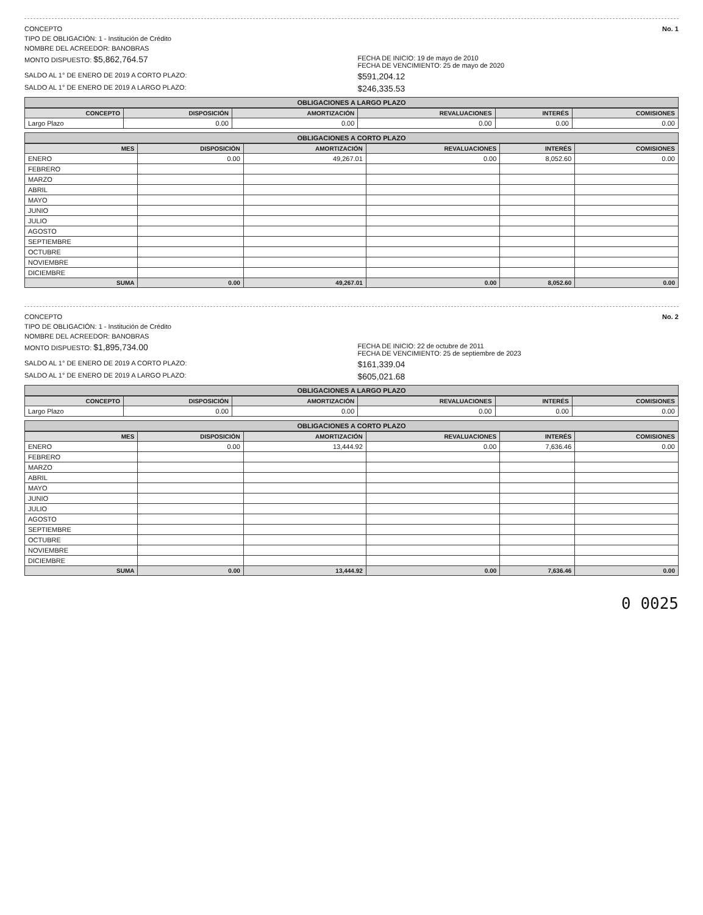CONCEPTO
No. 1
TIPO DE OBLIGACIÓN: 1 - Institución de Crédito
NOMBRE DEL ACREEDOR: BANOBRAS
MONTO DISPUESTO: $5,862,764.57
FECHA DE INICIO: 19 de mayo de 2010
FECHA DE VENCIMIENTO: 25 de mayo de 2020
SALDO AL 1° DE ENERO DE 2019 A CORTO PLAZO:
$591,204.12
SALDO AL 1° DE ENERO DE 2019 A LARGO PLAZO:
$246,335.53
OBLIGACIONES A LARGO PLAZO
| CONCEPTO | DISPOSICIÓN | AMORTIZACIÓN | REVALUACIONES | INTERÉS | COMISIONES |
| --- | --- | --- | --- | --- | --- |
| Largo Plazo | 0.00 | 0.00 | 0.00 | 0.00 | 0.00 |
OBLIGACIONES A CORTO PLAZO
| MES | DISPOSICIÓN | AMORTIZACIÓN | REVALUACIONES | INTERÉS | COMISIONES |
| --- | --- | --- | --- | --- | --- |
| ENERO | 0.00 | 49,267.01 | 0.00 | 8,052.60 | 0.00 |
| FEBRERO | | | | | |
| MARZO | | | | | |
| ABRIL | | | | | |
| MAYO | | | | | |
| JUNIO | | | | | |
| JULIO | | | | | |
| AGOSTO | | | | | |
| SEPTIEMBRE | | | | | |
| OCTUBRE | | | | | |
| NOVIEMBRE | | | | | |
| DICIEMBRE | | | | | |
| SUMA | 0.00 | 49,267.01 | 0.00 | 8,052.60 | 0.00 |
CONCEPTO
No. 2
TIPO DE OBLIGACIÓN: 1 - Institución de Crédito
NOMBRE DEL ACREEDOR: BANOBRAS
MONTO DISPUESTO: $1,895,734.00
FECHA DE INICIO: 22 de octubre de 2011
FECHA DE VENCIMIENTO: 25 de septiembre de 2023
SALDO AL 1° DE ENERO DE 2019 A CORTO PLAZO:
$161,339.04
SALDO AL 1° DE ENERO DE 2019 A LARGO PLAZO:
$605,021.68
OBLIGACIONES A LARGO PLAZO
| CONCEPTO | DISPOSICIÓN | AMORTIZACIÓN | REVALUACIONES | INTERÉS | COMISIONES |
| --- | --- | --- | --- | --- | --- |
| Largo Plazo | 0.00 | 0.00 | 0.00 | 0.00 | 0.00 |
OBLIGACIONES A CORTO PLAZO
| MES | DISPOSICIÓN | AMORTIZACIÓN | REVALUACIONES | INTERÉS | COMISIONES |
| --- | --- | --- | --- | --- | --- |
| ENERO | 0.00 | 13,444.92 | 0.00 | 7,636.46 | 0.00 |
| FEBRERO | | | | | |
| MARZO | | | | | |
| ABRIL | | | | | |
| MAYO | | | | | |
| JUNIO | | | | | |
| JULIO | | | | | |
| AGOSTO | | | | | |
| SEPTIEMBRE | | | | | |
| OCTUBRE | | | | | |
| NOVIEMBRE | | | | | |
| DICIEMBRE | | | | | |
| SUMA | 0.00 | 13,444.92 | 0.00 | 7,636.46 | 0.00 |
0 0025